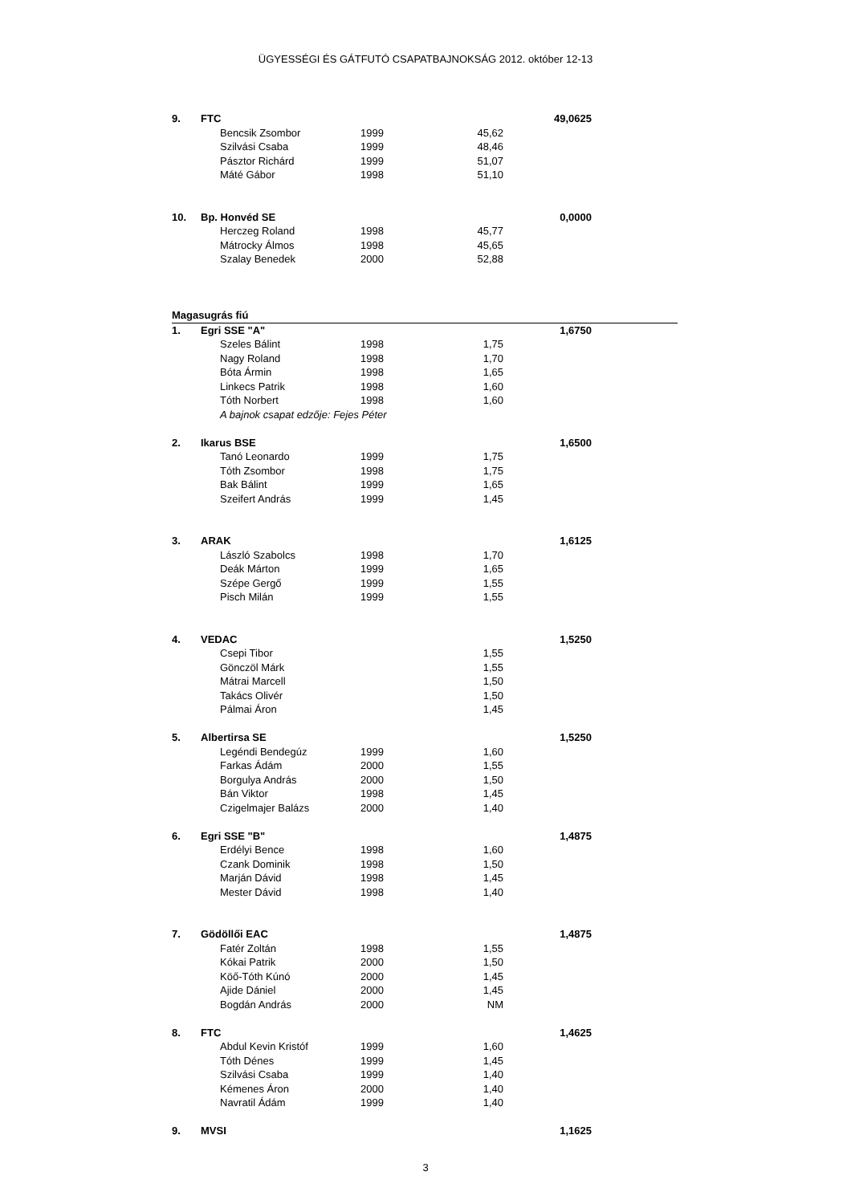ÜGYESSÉGI ÉS GÁTFUTÓ CSAPATBAJNOKSÁG 2012. október 12-13
| 9. | FTC | | | | 49,0625 | |
| | | Bencsik Zsombor | 1999 | 45,62 | | |
| | | Szilvási Csaba | 1999 | 48,46 | | |
| | | Pásztor Richárd | 1999 | 51,07 | | |
| | | Máté Gábor | 1998 | 51,10 | | |
| 10. | Bp. Honvéd SE | | | | 0,0000 | |
| | | Herczeg Roland | 1998 | 45,77 | | |
| | | Mátrocky Álmos | 1998 | 45,65 | | |
| | | Szalay Benedek | 2000 | 52,88 | | |
| Magasugrás fiú | | | | | | |
| 1. | Egri SSE "A" | | | | 1,6750 | |
| | | Szeles Bálint | 1998 | 1,75 | | |
| | | Nagy Roland | 1998 | 1,70 | | |
| | | Bóta Ármin | 1998 | 1,65 | | |
| | | Linkecs Patrik | 1998 | 1,60 | | |
| | | Tóth Norbert | 1998 | 1,60 | | |
| | | A bajnok csapat edzője: Fejes Péter | | | | |
| 2. | Ikarus BSE | | | | 1,6500 | |
| | | Tanó Leonardo | 1999 | 1,75 | | |
| | | Tóth Zsombor | 1998 | 1,75 | | |
| | | Bak Bálint | 1999 | 1,65 | | |
| | | Szeifert András | 1999 | 1,45 | | |
| 3. | ARAK | | | | 1,6125 | |
| | | László Szabolcs | 1998 | 1,70 | | |
| | | Deák Márton | 1999 | 1,65 | | |
| | | Szépe Gergő | 1999 | 1,55 | | |
| | | Pisch Milán | 1999 | 1,55 | | |
| 4. | VEDAC | | | | 1,5250 | |
| | | Csepi Tibor | | 1,55 | | |
| | | Gönczöl Márk | | 1,55 | | |
| | | Mátrai Marcell | | 1,50 | | |
| | | Takács Olivér | | 1,50 | | |
| | | Pálmai Áron | | 1,45 | | |
| 5. | Albertirsa SE | | | | 1,5250 | |
| | | Legéndi Bendegúz | 1999 | 1,60 | | |
| | | Farkas Ádám | 2000 | 1,55 | | |
| | | Borgulya András | 2000 | 1,50 | | |
| | | Bán Viktor | 1998 | 1,45 | | |
| | | Czigelmajer Balázs | 2000 | 1,40 | | |
| 6. | Egri SSE "B" | | | | 1,4875 | |
| | | Erdélyi Bence | 1998 | 1,60 | | |
| | | Czank Dominik | 1998 | 1,50 | | |
| | | Marján Dávid | 1998 | 1,45 | | |
| | | Mester Dávid | 1998 | 1,40 | | |
| 7. | Gödöllői EAC | | | | 1,4875 | |
| | | Fatér Zoltán | 1998 | 1,55 | | |
| | | Kókai Patrik | 2000 | 1,50 | | |
| | | Köő-Tóth Kúnó | 2000 | 1,45 | | |
| | | Ajide Dániel | 2000 | 1,45 | | |
| | | Bogdán András | 2000 | NM | | |
| 8. | FTC | | | | 1,4625 | |
| | | Abdul Kevin Kristóf | 1999 | 1,60 | | |
| | | Tóth Dénes | 1999 | 1,45 | | |
| | | Szilvási Csaba | 1999 | 1,40 | | |
| | | Kémenes Áron | 2000 | 1,40 | | |
| | | Navratil Ádám | 1999 | 1,40 | | |
| 9. | MVSI | | | | 1,1625 | |
3